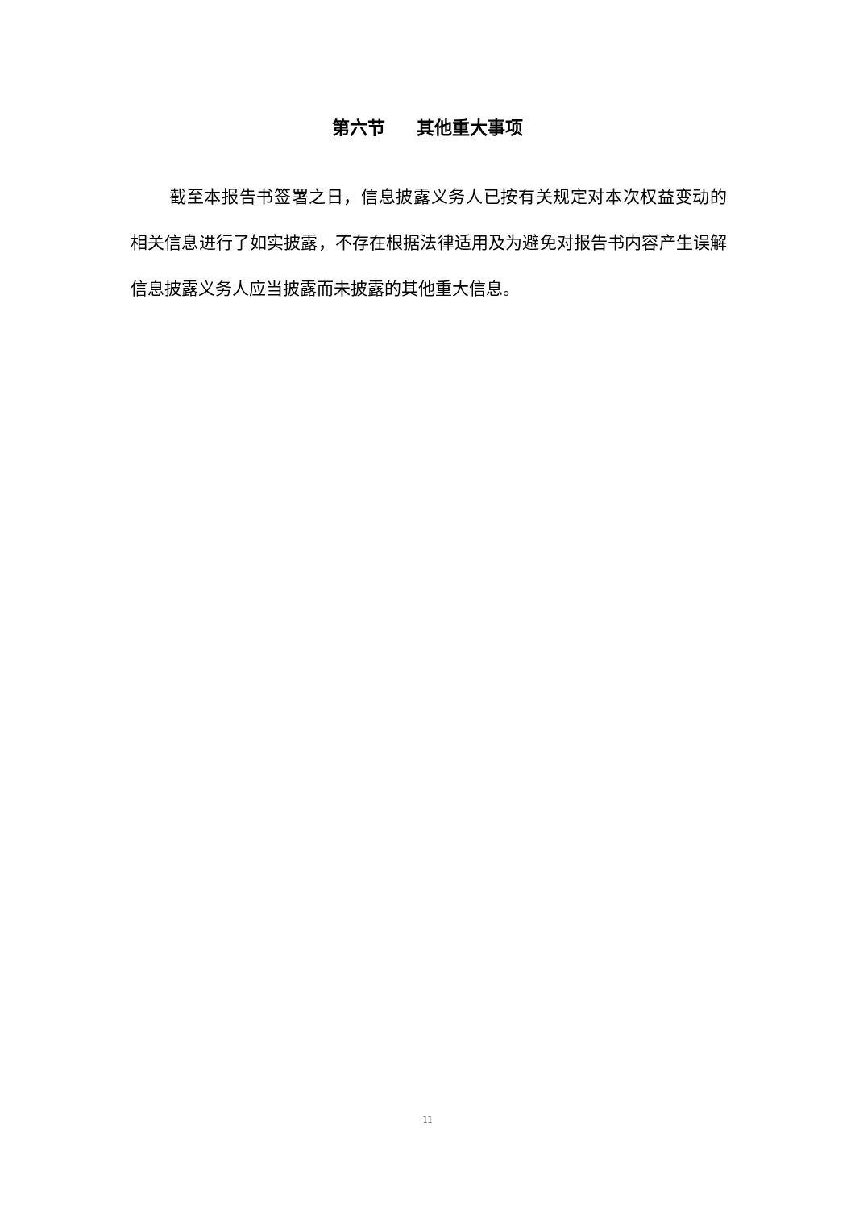第六节 其他重大事项
截至本报告书签署之日，信息披露义务人已按有关规定对本次权益变动的相关信息进行了如实披露，不存在根据法律适用及为避免对报告书内容产生误解信息披露义务人应当披露而未披露的其他重大信息。
11